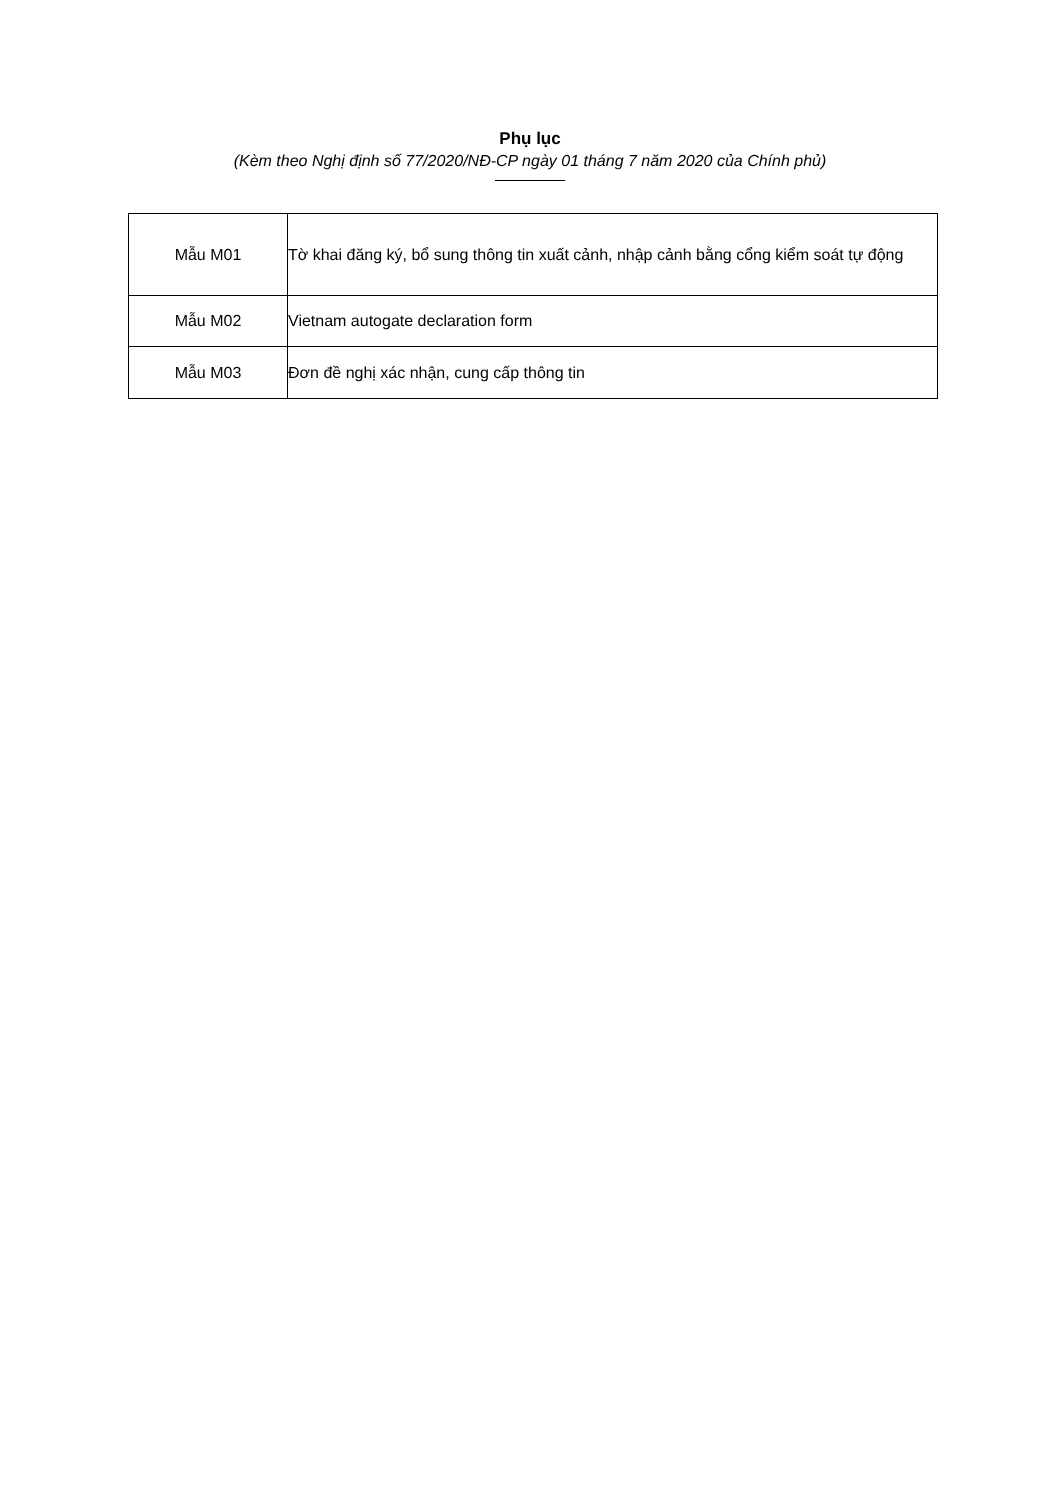Phụ lục
(Kèm theo Nghị định số 77/2020/NĐ-CP ngày 01 tháng 7 năm 2020 của Chính phủ)
| Mẫu M01 | Tờ khai đăng ký, bổ sung thông tin xuất cảnh, nhập cảnh bằng cổng kiểm soát tự động |
| Mẫu M02 | Vietnam autogate declaration form |
| Mẫu M03 | Đơn đề nghị xác nhận, cung cấp thông tin |